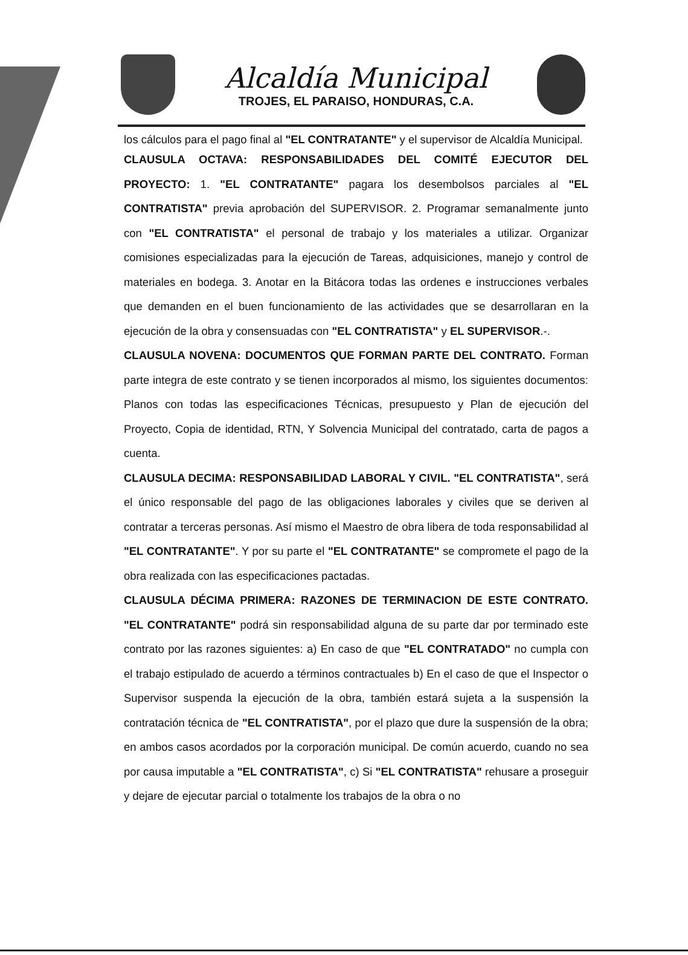Alcaldía Municipal
TROJES, EL PARAISO, HONDURAS, C.A.
los cálculos para el pago final al "EL CONTRATANTE" y el supervisor de Alcaldía Municipal.
CLAUSULA OCTAVA: RESPONSABILIDADES DEL COMITÉ EJECUTOR DEL PROYECTO: 1. "EL CONTRATANTE" pagara los desembolsos parciales al "EL CONTRATISTA" previa aprobación del SUPERVISOR. 2. Programar semanalmente junto con "EL CONTRATISTA" el personal de trabajo y los materiales a utilizar. Organizar comisiones especializadas para la ejecución de Tareas, adquisiciones, manejo y control de materiales en bodega. 3. Anotar en la Bitácora todas las ordenes e instrucciones verbales que demanden en el buen funcionamiento de las actividades que se desarrollaran en la ejecución de la obra y consensuadas con "EL CONTRATISTA" y EL SUPERVISOR.-.
CLAUSULA NOVENA: DOCUMENTOS QUE FORMAN PARTE DEL CONTRATO. Forman parte integra de este contrato y se tienen incorporados al mismo, los siguientes documentos: Planos con todas las especificaciones Técnicas, presupuesto y Plan de ejecución del Proyecto, Copia de identidad, RTN, Y Solvencia Municipal del contratado, carta de pagos a cuenta.
CLAUSULA DECIMA: RESPONSABILIDAD LABORAL Y CIVIL. "EL CONTRATISTA", será el único responsable del pago de las obligaciones laborales y civiles que se deriven al contratar a terceras personas. Así mismo el Maestro de obra libera de toda responsabilidad al "EL CONTRATANTE". Y por su parte el "EL CONTRATANTE" se compromete el pago de la obra realizada con las especificaciones pactadas.
CLAUSULA DÉCIMA PRIMERA: RAZONES DE TERMINACION DE ESTE CONTRATO. "EL CONTRATANTE" podrá sin responsabilidad alguna de su parte dar por terminado este contrato por las razones siguientes: a) En caso de que "EL CONTRATADO" no cumpla con el trabajo estipulado de acuerdo a términos contractuales b) En el caso de que el Inspector o Supervisor suspenda la ejecución de la obra, también estará sujeta a la suspensión la contratación técnica de "EL CONTRATISTA", por el plazo que dure la suspensión de la obra; en ambos casos acordados por la corporación municipal. De común acuerdo, cuando no sea por causa imputable a "EL CONTRATISTA", c) Si "EL CONTRATISTA" rehusare a proseguir y dejare de ejecutar parcial o totalmente los trabajos de la obra o no